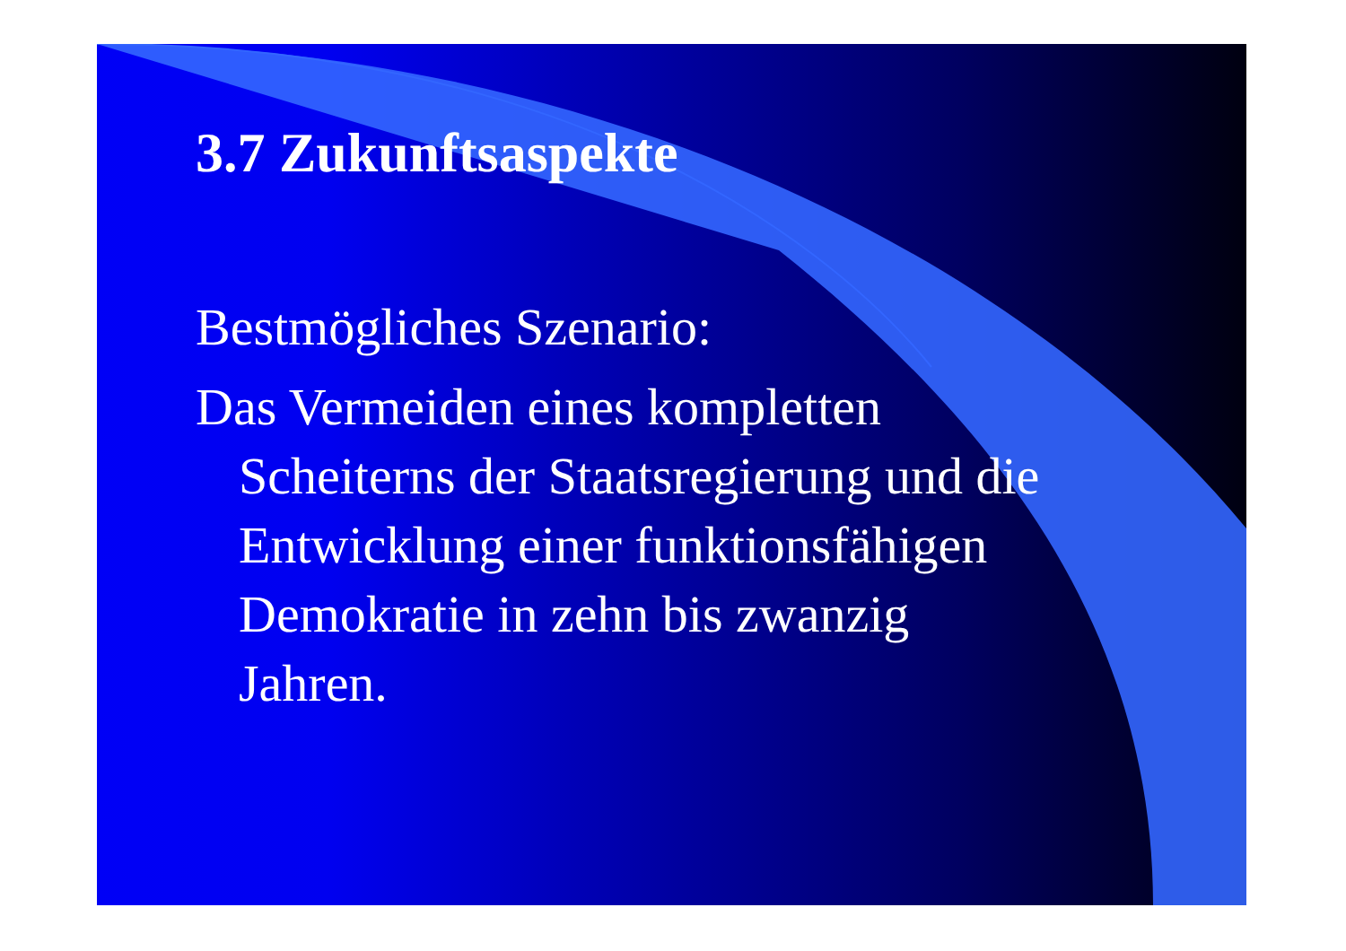3.7 Zukunftsaspekte
Bestmögliches Szenario:
Das Vermeiden eines kompletten
Scheiterns der Staatsregierung und die
Entwicklung einer funktionsfähigen
Demokratie in zehn bis zwanzig
Jahren.